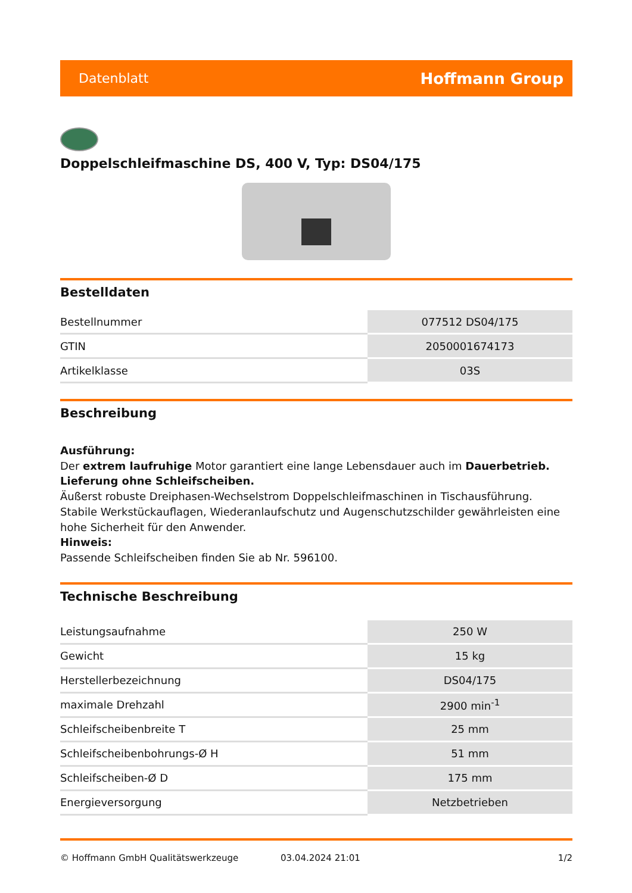Datenblatt Hoffmann Group
Doppelschleifmaschine DS, 400 V, Typ: DS04/175
Bestelldaten
| Bestellnummer | 077512 DS04/175 |
| GTIN | 2050001674173 |
| Artikelklasse | 03S |
Beschreibung
Ausführung:
Der extrem laufruhige Motor garantiert eine lange Lebensdauer auch im Dauerbetrieb.
Lieferung ohne Schleifscheiben.
Äußerst robuste Dreiphasen-Wechselstrom Doppelschleifmaschinen in Tischausführung. Stabile Werkstückauflagen, Wiederanlaufschutz und Augenschutzschilder gewährleisten eine hohe Sicherheit für den Anwender.
Hinweis:
Passende Schleifscheiben finden Sie ab Nr. 596100.
Technische Beschreibung
| Leistungsaufnahme | 250 W |
| Gewicht | 15 kg |
| Herstellerbezeichnung | DS04/175 |
| maximale Drehzahl | 2900 min<sup>-1</sup> |
| Schleifscheibenbreite T | 25 mm |
| Schleifscheibenbohrungs-Ø H | 51 mm |
| Schleifscheiben-Ø D | 175 mm |
| Energieversorgung | Netzbetrieben |
© Hoffmann GmbH Qualitätswerkzeuge 03.04.2024 21:01 1/2